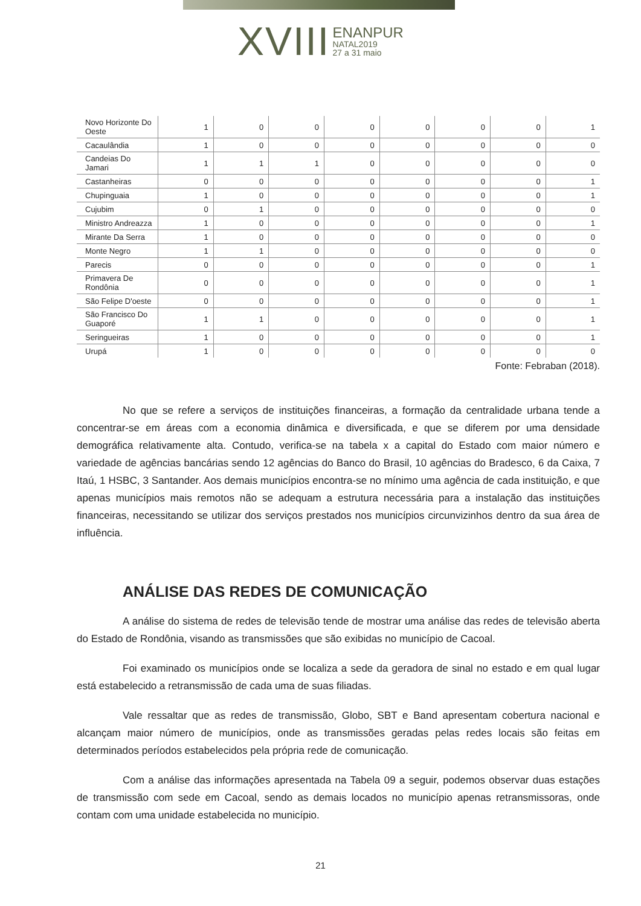XVIII ENANPUR NATAL2019 27 a 31 maio
| Novo Horizonte Do Oeste | 1 | 0 | 0 | 0 | 0 | 0 | 0 | 1 |
| Cacaulândia | 1 | 0 | 0 | 0 | 0 | 0 | 0 | 0 |
| Candeias Do Jamari | 1 | 1 | 1 | 0 | 0 | 0 | 0 | 0 |
| Castanheiras | 0 | 0 | 0 | 0 | 0 | 0 | 0 | 1 |
| Chupinguaia | 1 | 0 | 0 | 0 | 0 | 0 | 0 | 1 |
| Cujubim | 0 | 1 | 0 | 0 | 0 | 0 | 0 | 0 |
| Ministro Andreazza | 1 | 0 | 0 | 0 | 0 | 0 | 0 | 1 |
| Mirante Da Serra | 1 | 0 | 0 | 0 | 0 | 0 | 0 | 0 |
| Monte Negro | 1 | 1 | 0 | 0 | 0 | 0 | 0 | 0 |
| Parecis | 0 | 0 | 0 | 0 | 0 | 0 | 0 | 1 |
| Primavera De Rondônia | 0 | 0 | 0 | 0 | 0 | 0 | 0 | 1 |
| São Felipe D'oeste | 0 | 0 | 0 | 0 | 0 | 0 | 0 | 1 |
| São Francisco Do Guaporé | 1 | 1 | 0 | 0 | 0 | 0 | 0 | 1 |
| Seringueiras | 1 | 0 | 0 | 0 | 0 | 0 | 0 | 1 |
| Urupá | 1 | 0 | 0 | 0 | 0 | 0 | 0 | 0 |
Fonte: Febraban (2018).
No que se refere a serviços de instituições financeiras, a formação da centralidade urbana tende a concentrar-se em áreas com a economia dinâmica e diversificada, e que se diferem por uma densidade demográfica relativamente alta. Contudo, verifica-se na tabela x a capital do Estado com maior número e variedade de agências bancárias sendo 12 agências do Banco do Brasil, 10 agências do Bradesco, 6 da Caixa, 7 Itaú, 1 HSBC, 3 Santander. Aos demais municípios encontra-se no mínimo uma agência de cada instituição, e que apenas municípios mais remotos não se adequam a estrutura necessária para a instalação das instituições financeiras, necessitando se utilizar dos serviços prestados nos municípios circunvizinhos dentro da sua área de influência.
ANÁLISE DAS REDES DE COMUNICAÇÃO
A análise do sistema de redes de televisão tende de mostrar uma análise das redes de televisão aberta do Estado de Rondônia, visando as transmissões que são exibidas no município de Cacoal.
Foi examinado os municípios onde se localiza a sede da geradora de sinal no estado e em qual lugar está estabelecido a retransmissão de cada uma de suas filiadas.
Vale ressaltar que as redes de transmissão, Globo, SBT e Band apresentam cobertura nacional e alcançam maior número de municípios, onde as transmissões geradas pelas redes locais são feitas em determinados períodos estabelecidos pela própria rede de comunicação.
Com a análise das informações apresentada na Tabela 09 a seguir, podemos observar duas estações de transmissão com sede em Cacoal, sendo as demais locados no município apenas retransmissoras, onde contam com uma unidade estabelecida no município.
21